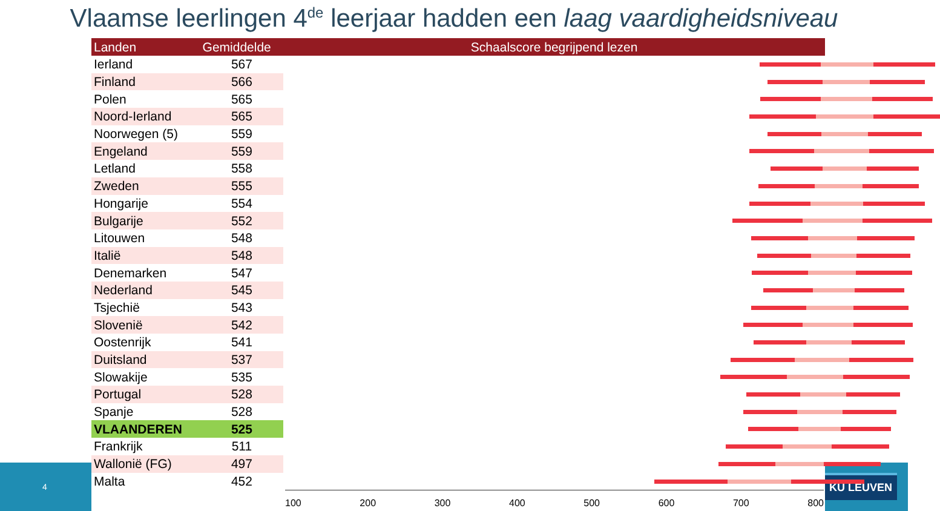Vlaamse leerlingen 4<sup>de</sup> leerjaar hadden een laag vaardigheidsniveau
4
KU LEUVEN
| Landen | Gemiddelde | Schaalscore begrijpend lezen |
| --- | --- | --- |
| Ierland | 567 | |
| Finland | 566 | |
| Polen | 565 | |
| Noord-Ierland | 565 | |
| Noorwegen (5) | 559 | |
| Engeland | 559 | |
| Letland | 558 | |
| Zweden | 555 | |
| Hongarije | 554 | |
| Bulgarije | 552 | |
| Litouwen | 548 | |
| Italië | 548 | |
| Denemarken | 547 | |
| Nederland | 545 | |
| Tsjechië | 543 | |
| Slovenië | 542 | |
| Oostenrijk | 541 | |
| Duitsland | 537 | |
| Slowakije | 535 | |
| Portugal | 528 | |
| Spanje | 528 | |
| VLAANDEREN | 525 | |
| Frankrijk | 511 | |
| Wallonië (FG) | 497 | |
| Malta | 452 | |
100 200 300 400 500 600 700 800